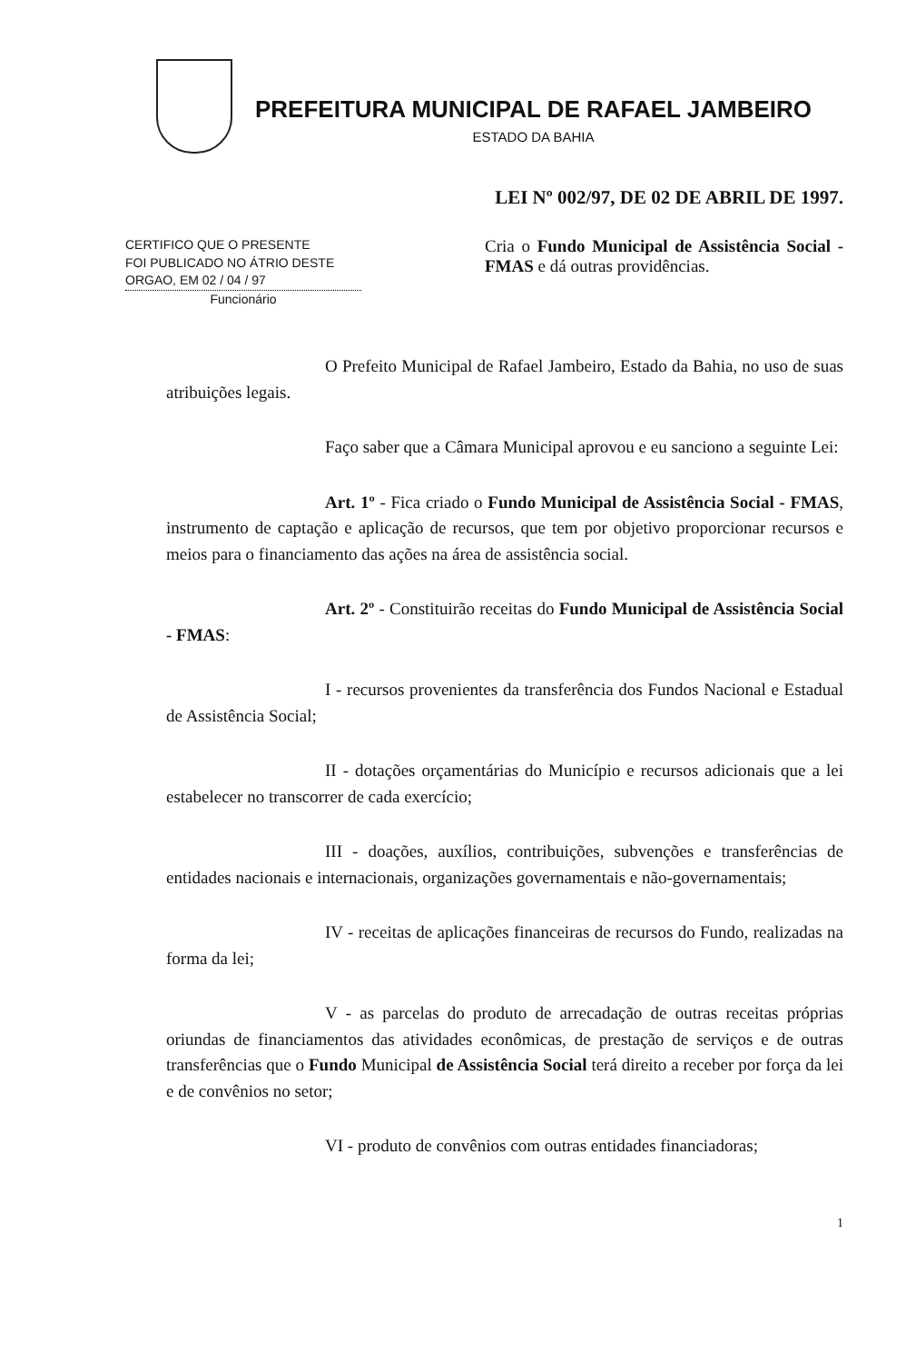PREFEITURA MUNICIPAL DE RAFAEL JAMBEIRO
ESTADO DA BAHIA
LEI Nº 002/97, DE 02 DE ABRIL DE 1997.
CERTIFICO QUE O PRESENTE
FOI PUBLICADO NO ÁTRIO DESTE
ORGAO, EM 02 / 04 / 97
Funcionário
Cria o Fundo Municipal de Assistência Social - FMAS e dá outras providências.
O Prefeito Municipal de Rafael Jambeiro, Estado da Bahia, no uso de suas atribuições legais.
Faço saber que a Câmara Municipal aprovou e eu sanciono a seguinte Lei:
Art. 1º - Fica criado o Fundo Municipal de Assistência Social - FMAS, instrumento de captação e aplicação de recursos, que tem por objetivo proporcionar recursos e meios para o financiamento das ações na área de assistência social.
Art. 2º - Constituirão receitas do Fundo Municipal de Assistência Social - FMAS:
I - recursos provenientes da transferência dos Fundos Nacional e Estadual de Assistência Social;
II - dotações orçamentárias do Município e recursos adicionais que a lei estabelecer no transcorrer de cada exercício;
III - doações, auxílios, contribuições, subvenções e transferências de entidades nacionais e internacionais, organizações governamentais e não-governamentais;
IV - receitas de aplicações financeiras de recursos do Fundo, realizadas na forma da lei;
V - as parcelas do produto de arrecadação de outras receitas próprias oriundas de financiamentos das atividades econômicas, de prestação de serviços e de outras transferências que o Fundo Municipal de Assistência Social terá direito a receber por força da lei e de convênios no setor;
VI - produto de convênios com outras entidades financiadoras;
1